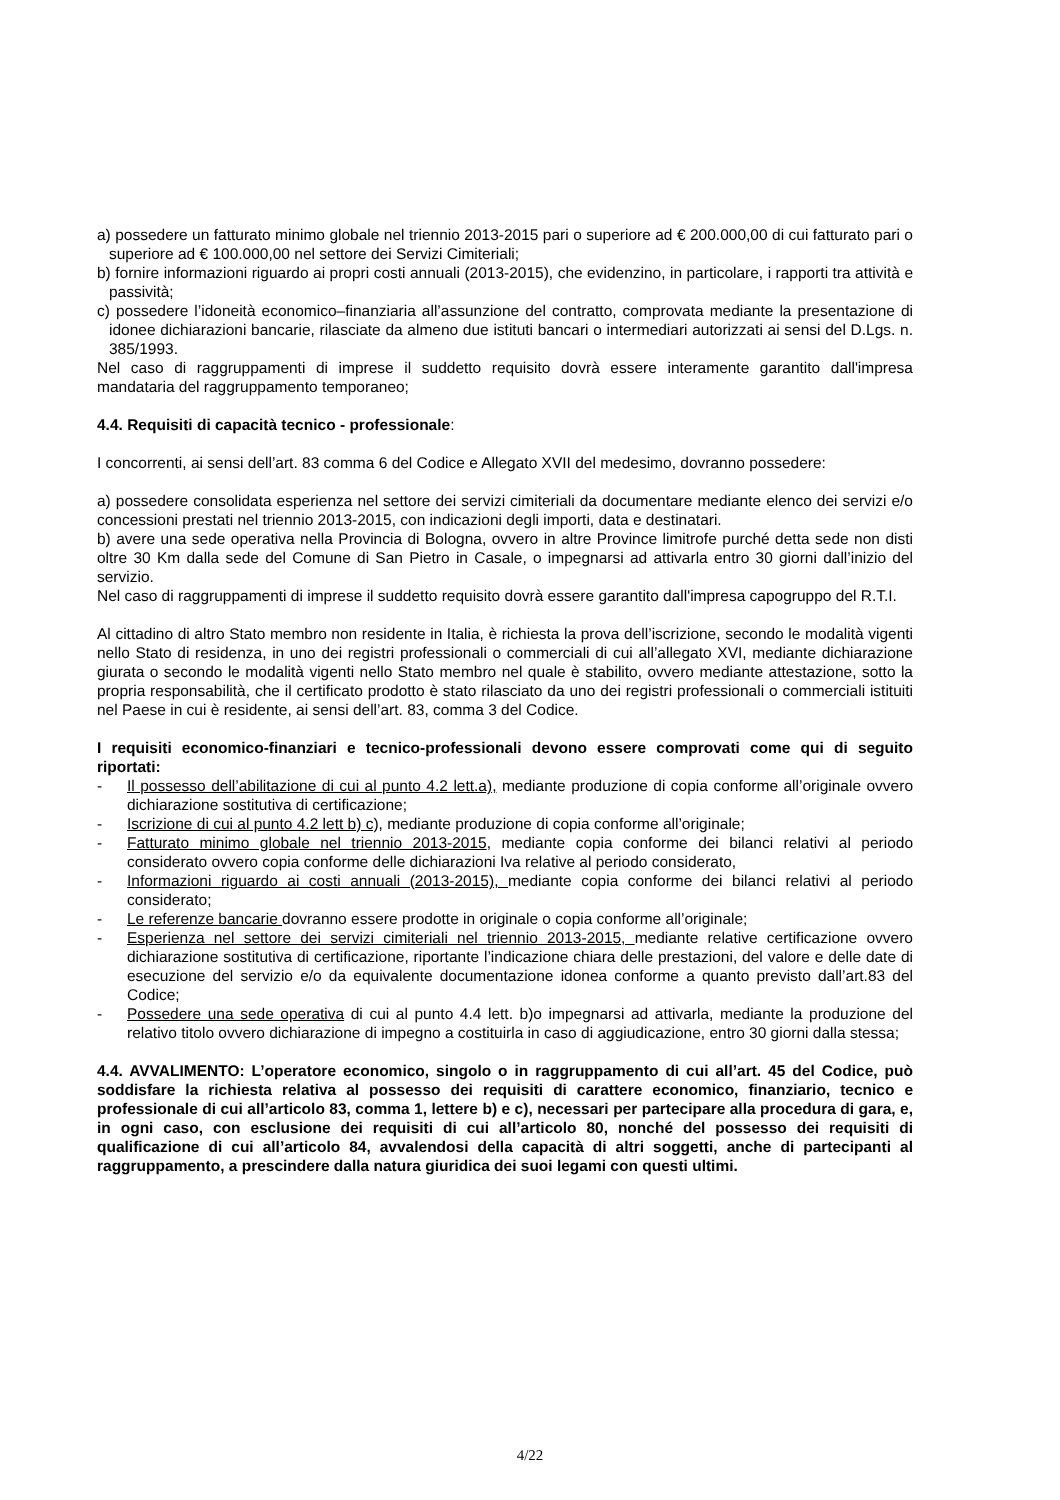a) possedere un fatturato minimo globale nel triennio 2013-2015 pari o superiore ad € 200.000,00 di cui fatturato pari o superiore ad € 100.000,00 nel settore dei Servizi Cimiteriali;
b) fornire informazioni riguardo ai propri costi annuali (2013-2015), che evidenzino, in particolare, i rapporti tra attività e passività;
c) possedere l’idoneità economico–finanziaria all’assunzione del contratto, comprovata mediante la presentazione di idonee dichiarazioni bancarie, rilasciate da almeno due istituti bancari o intermediari autorizzati ai sensi del D.Lgs. n. 385/1993.
Nel caso di raggruppamenti di imprese il suddetto requisito dovrà essere interamente garantito dall'impresa mandataria del raggruppamento temporaneo;
4.4. Requisiti di capacità tecnico - professionale:
I concorrenti, ai sensi dell’art. 83 comma 6 del Codice e Allegato XVII del medesimo, dovranno possedere:
a) possedere consolidata esperienza nel settore dei servizi cimiteriali da documentare mediante elenco dei servizi e/o concessioni prestati nel triennio 2013-2015, con indicazioni degli importi, data e destinatari.
b) avere una sede operativa nella Provincia di Bologna, ovvero in altre Province limitrofe purché detta sede non disti oltre 30 Km dalla sede del Comune di San Pietro in Casale, o impegnarsi ad attivarla entro 30 giorni dall’inizio del servizio.
Nel caso di raggruppamenti di imprese il suddetto requisito dovrà essere garantito dall'impresa capogruppo del R.T.I.
Al cittadino di altro Stato membro non residente in Italia, è richiesta la prova dell’iscrizione, secondo le modalità vigenti nello Stato di residenza, in uno dei registri professionali o commerciali di cui all’allegato XVI, mediante dichiarazione giurata o secondo le modalità vigenti nello Stato membro nel quale è stabilito, ovvero mediante attestazione, sotto la propria responsabilità, che il certificato prodotto è stato rilasciato da uno dei registri professionali o commerciali istituiti nel Paese in cui è residente, ai sensi dell’art. 83, comma 3 del Codice.
I requisiti economico-finanziari e tecnico-professionali devono essere comprovati come qui di seguito riportati:
- Il possesso dell’abilitazione di cui al punto 4.2 lett.a), mediante produzione di copia conforme all’originale ovvero dichiarazione sostitutiva di certificazione;
- Iscrizione di cui al punto 4.2 lett b) c), mediante produzione di copia conforme all’originale;
- Fatturato minimo globale nel triennio 2013-2015, mediante copia conforme dei bilanci relativi al periodo considerato ovvero copia conforme delle dichiarazioni Iva relative al periodo considerato,
- Informazioni riguardo ai costi annuali (2013-2015), mediante copia conforme dei bilanci relativi al periodo considerato;
- Le referenze bancarie dovranno essere prodotte in originale o copia conforme all’originale;
- Esperienza nel settore dei servizi cimiteriali nel triennio 2013-2015, mediante relative certificazione ovvero dichiarazione sostitutiva di certificazione, riportante l’indicazione chiara delle prestazioni, del valore e delle date di esecuzione del servizio e/o da equivalente documentazione idonea conforme a quanto previsto dall’art.83 del Codice;
- Possedere una sede operativa di cui al punto 4.4 lett. b)o impegnarsi ad attivarla, mediante la produzione del relativo titolo ovvero dichiarazione di impegno a costituirla in caso di aggiudicazione, entro 30 giorni dalla stessa;
4.4. AVVALIMENTO: L’operatore economico, singolo o in raggruppamento di cui all’art. 45 del Codice, può soddisfare la richiesta relativa al possesso dei requisiti di carattere economico, finanziario, tecnico e professionale di cui all’articolo 83, comma 1, lettere b) e c), necessari per partecipare alla procedura di gara, e, in ogni caso, con esclusione dei requisiti di cui all’articolo 80, nonché del possesso dei requisiti di qualificazione di cui all’articolo 84, avvalendosi della capacità di altri soggetti, anche di partecipanti al raggruppamento, a prescindere dalla natura giuridica dei suoi legami con questi ultimi.
4/22